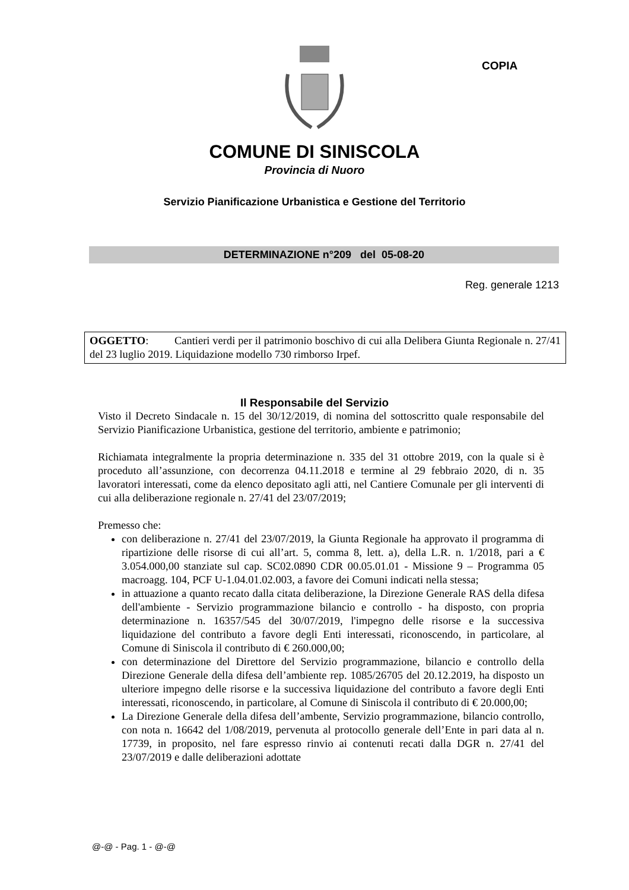COPIA
COMUNE DI SINISCOLA
Provincia di Nuoro
Servizio Pianificazione Urbanistica e Gestione del Territorio
DETERMINAZIONE n°209 del 05-08-20
Reg. generale 1213
OGGETTO: Cantieri verdi per il patrimonio boschivo di cui alla Delibera Giunta Regionale n. 27/41 del 23 luglio 2019. Liquidazione modello 730 rimborso Irpef.
Il Responsabile del Servizio
Visto il Decreto Sindacale n. 15 del 30/12/2019, di nomina del sottoscritto quale responsabile del Servizio Pianificazione Urbanistica, gestione del territorio, ambiente e patrimonio;
Richiamata integralmente la propria determinazione n. 335 del 31 ottobre 2019, con la quale si è proceduto all’assunzione, con decorrenza 04.11.2018 e termine al 29 febbraio 2020, di n. 35 lavoratori interessati, come da elenco depositato agli atti, nel Cantiere Comunale per gli interventi di cui alla deliberazione regionale n. 27/41 del 23/07/2019;
Premesso che:
con deliberazione n. 27/41 del 23/07/2019, la Giunta Regionale ha approvato il programma di ripartizione delle risorse di cui all’art. 5, comma 8, lett. a), della L.R. n. 1/2018, pari a € 3.054.000,00 stanziate sul cap. SC02.0890 CDR 00.05.01.01 - Missione 9 – Programma 05 macroagg. 104, PCF U-1.04.01.02.003, a favore dei Comuni indicati nella stessa;
in attuazione a quanto recato dalla citata deliberazione, la Direzione Generale RAS della difesa dell'ambiente - Servizio programmazione bilancio e controllo - ha disposto, con propria determinazione n. 16357/545 del 30/07/2019, l'impegno delle risorse e la successiva liquidazione del contributo a favore degli Enti interessati, riconoscendo, in particolare, al Comune di Siniscola il contributo di € 260.000,00;
con determinazione del Direttore del Servizio programmazione, bilancio e controllo della Direzione Generale della difesa dell’ambiente rep. 1085/26705 del 20.12.2019, ha disposto un ulteriore impegno delle risorse e la successiva liquidazione del contributo a favore degli Enti interessati, riconoscendo, in particolare, al Comune di Siniscola il contributo di € 20.000,00;
La Direzione Generale della difesa dell’ambente, Servizio programmazione, bilancio controllo, con nota n. 16642 del 1/08/2019, pervenuta al protocollo generale dell’Ente in pari data al n. 17739, in proposito, nel fare espresso rinvio ai contenuti recati dalla DGR n. 27/41 del 23/07/2019 e dalle deliberazioni adottate
@-@ - Pag. 1 - @-@